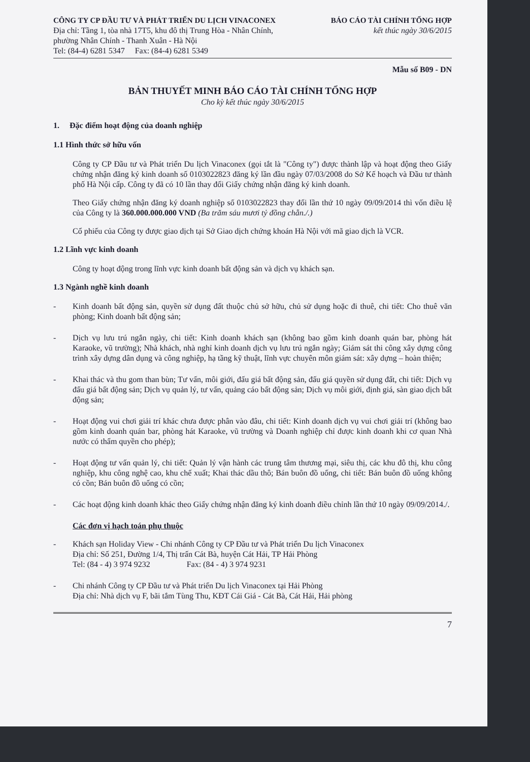CÔNG TY CP ĐẦU TƯ VÀ PHÁT TRIỂN DU LỊCH VINACONEX
Địa chỉ: Tầng 1, tòa nhà 17T5, khu đô thị Trung Hòa - Nhân Chính,
phường Nhân Chính - Thanh Xuân - Hà Nội
Tel: (84-4) 6281 5347 Fax: (84-4) 6281 5349
BÁO CÁO TÀI CHÍNH TỔNG HỢP
kết thúc ngày 30/6/2015
Mẫu số B09 - DN
BẢN THUYẾT MINH BÁO CÁO TÀI CHÍNH TỔNG HỢP
Cho kỳ kết thúc ngày 30/6/2015
1. Đặc điểm hoạt động của doanh nghiệp
1.1 Hình thức sở hữu vốn
Công ty CP Đầu tư và Phát triển Du lịch Vinaconex (gọi tắt là "Công ty") được thành lập và hoạt động theo Giấy chứng nhận đăng ký kinh doanh số 0103022823 đăng ký lần đầu ngày 07/03/2008 do Sở Kế hoạch và Đầu tư thành phố Hà Nội cấp. Công ty đã có 10 lần thay đổi Giấy chứng nhận đăng ký kinh doanh.
Theo Giấy chứng nhận đăng ký doanh nghiệp số 0103022823 thay đổi lần thứ 10 ngày 09/09/2014 thì vốn điều lệ của Công ty là 360.000.000.000 VND (Ba trăm sáu mươi tỷ đồng chẵn./.)
Cổ phiếu của Công ty được giao dịch tại Sở Giao dịch chứng khoán Hà Nội với mã giao dịch là VCR.
1.2 Lĩnh vực kinh doanh
Công ty hoạt động trong lĩnh vực kinh doanh bất động sản và dịch vụ khách sạn.
1.3 Ngành nghề kinh doanh
- Kinh doanh bất động sản, quyền sử dụng đất thuộc chủ sở hữu, chủ sử dụng hoặc đi thuê, chi tiết: Cho thuê văn phòng; Kinh doanh bất động sản;
- Dịch vụ lưu trú ngắn ngày, chi tiết: Kinh doanh khách sạn (không bao gồm kinh doanh quán bar, phòng hát Karaoke, vũ trường); Nhà khách, nhà nghỉ kinh doanh dịch vụ lưu trú ngắn ngày; Giám sát thi công xây dựng công trình xây dựng dân dụng và công nghiệp, hạ tầng kỹ thuật, lĩnh vực chuyên môn giám sát: xây dựng – hoàn thiện;
- Khai thác và thu gom than bùn; Tư vấn, môi giới, đấu giá bất động sản, đấu giá quyền sử dụng đất, chi tiết: Dịch vụ đấu giá bất động sản; Dịch vụ quản lý, tư vấn, quảng cáo bất động sản; Dịch vụ môi giới, định giá, sàn giao dịch bất động sản;
- Hoạt động vui chơi giải trí khác chưa được phân vào đâu, chi tiết: Kinh doanh dịch vụ vui chơi giải trí (không bao gồm kinh doanh quán bar, phòng hát Karaoke, vũ trường và Doanh nghiệp chỉ được kinh doanh khi cơ quan Nhà nước có thẩm quyền cho phép);
- Hoạt động tư vấn quản lý, chi tiết: Quản lý vận hành các trung tâm thương mại, siêu thị, các khu đô thị, khu công nghiệp, khu công nghệ cao, khu chế xuất; Khai thác dầu thô; Bán buôn đồ uống, chi tiết: Bán buôn đồ uống không có cồn; Bán buôn đồ uống có cồn;
- Các hoạt động kinh doanh khác theo Giấy chứng nhận đăng ký kinh doanh điều chỉnh lần thứ 10 ngày 09/09/2014./.
Các đơn vị hạch toán phụ thuộc
- Khách sạn Holiday View - Chi nhánh Công ty CP Đầu tư và Phát triển Du lịch Vinaconex
Địa chỉ: Số 251, Đường 1/4, Thị trấn Cát Bà, huyện Cát Hải, TP Hải Phòng
Tel: (84 - 4) 3 974 9232 Fax: (84 - 4) 3 974 9231
- Chi nhánh Công ty CP Đầu tư và Phát triển Du lịch Vinaconex tại Hải Phòng
Địa chỉ: Nhà dịch vụ F, bãi tắm Tùng Thu, KĐT Cái Giá - Cát Bà, Cát Hải, Hải phòng
7